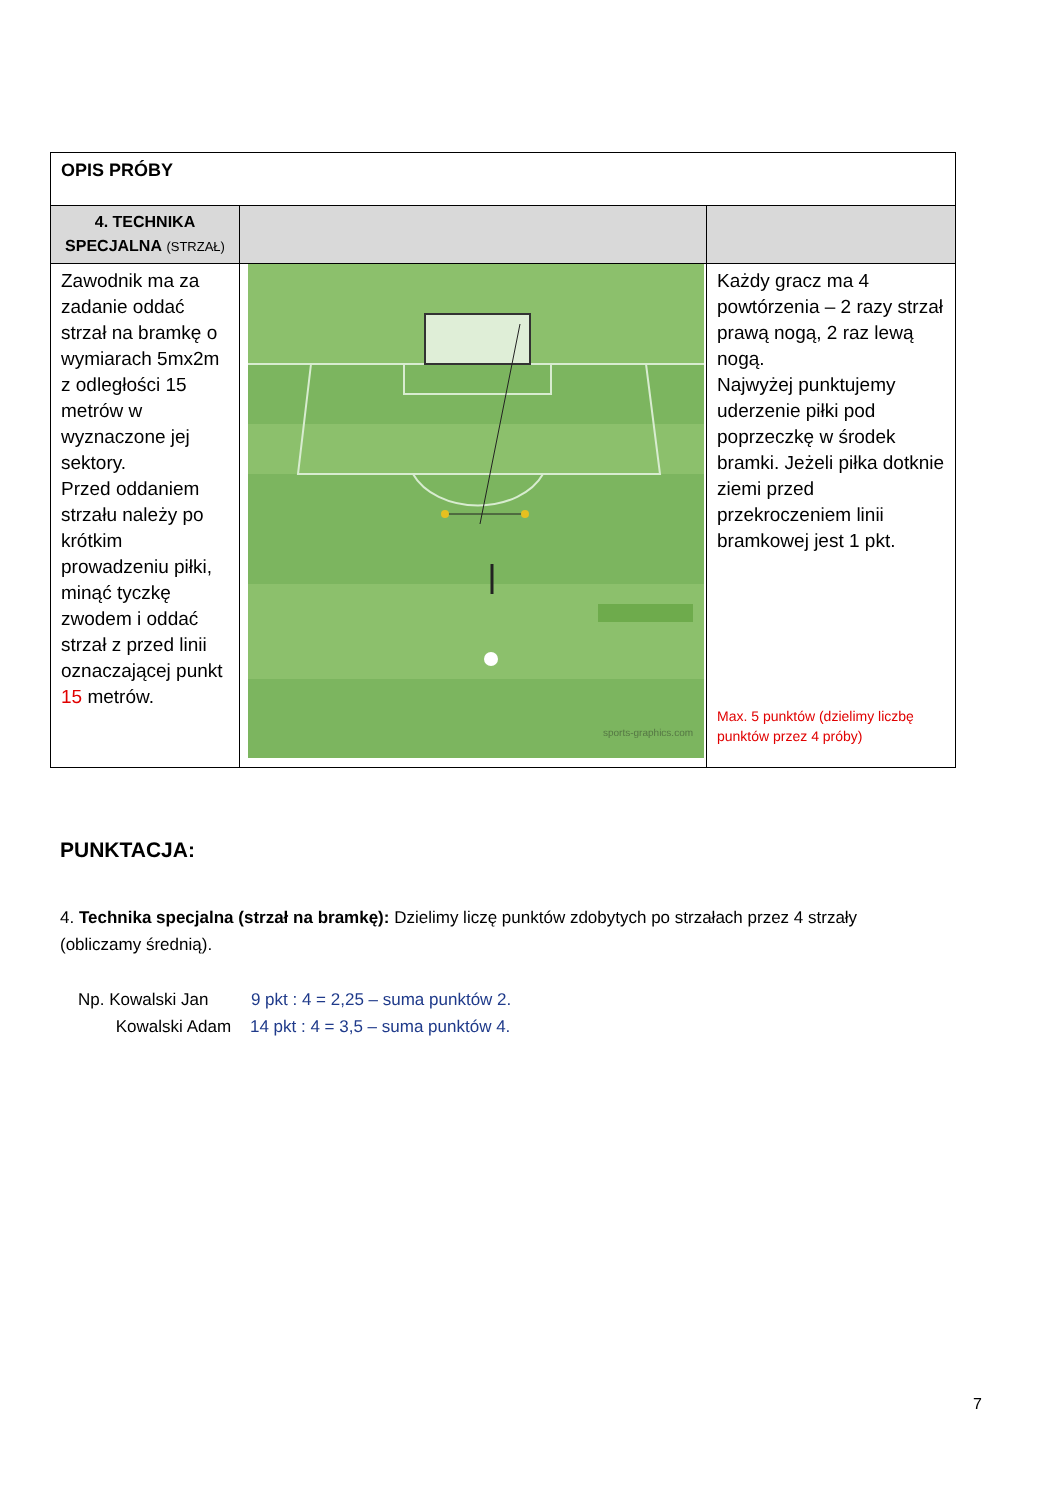| OPIS PRÓBY | | |
| 4. TECHNIKA SPECJALNA (STRZAŁ) | | |
| Zawodnik ma za zadanie oddać strzał na bramkę o wymiarach 5mx2m z odległości 15 metrów w wyznaczone jej sektory. Przed oddaniem strzału należy po krótkim prowadzeniu piłki, minąć tyczkę zwodem i oddać strzał z przed linii oznaczającej punkt 15 metrów. | sports-graphics.com | Każdy gracz ma 4 powtórzenia – 2 razy strzał prawą nogą, 2 raz lewą nogą. Najwyżej punktujemy uderzenie piłki pod poprzeczkę w środek bramki. Jeżeli piłka dotknie ziemi przed przekroczeniem linii bramkowej jest 1 pkt. Max. 5 punktów (dzielimy liczbę punktów przez 4 próby) |
PUNKTACJA:
4. Technika specjalna (strzał na bramkę): Dzielimy liczę punktów zdobytych po strzałach przez 4 strzały (obliczamy średnią).
Np. Kowalski Jan 9 pkt : 4 = 2,25 – suma punktów 2.
Kowalski Adam 14 pkt : 4 = 3,5 – suma punktów 4.
7